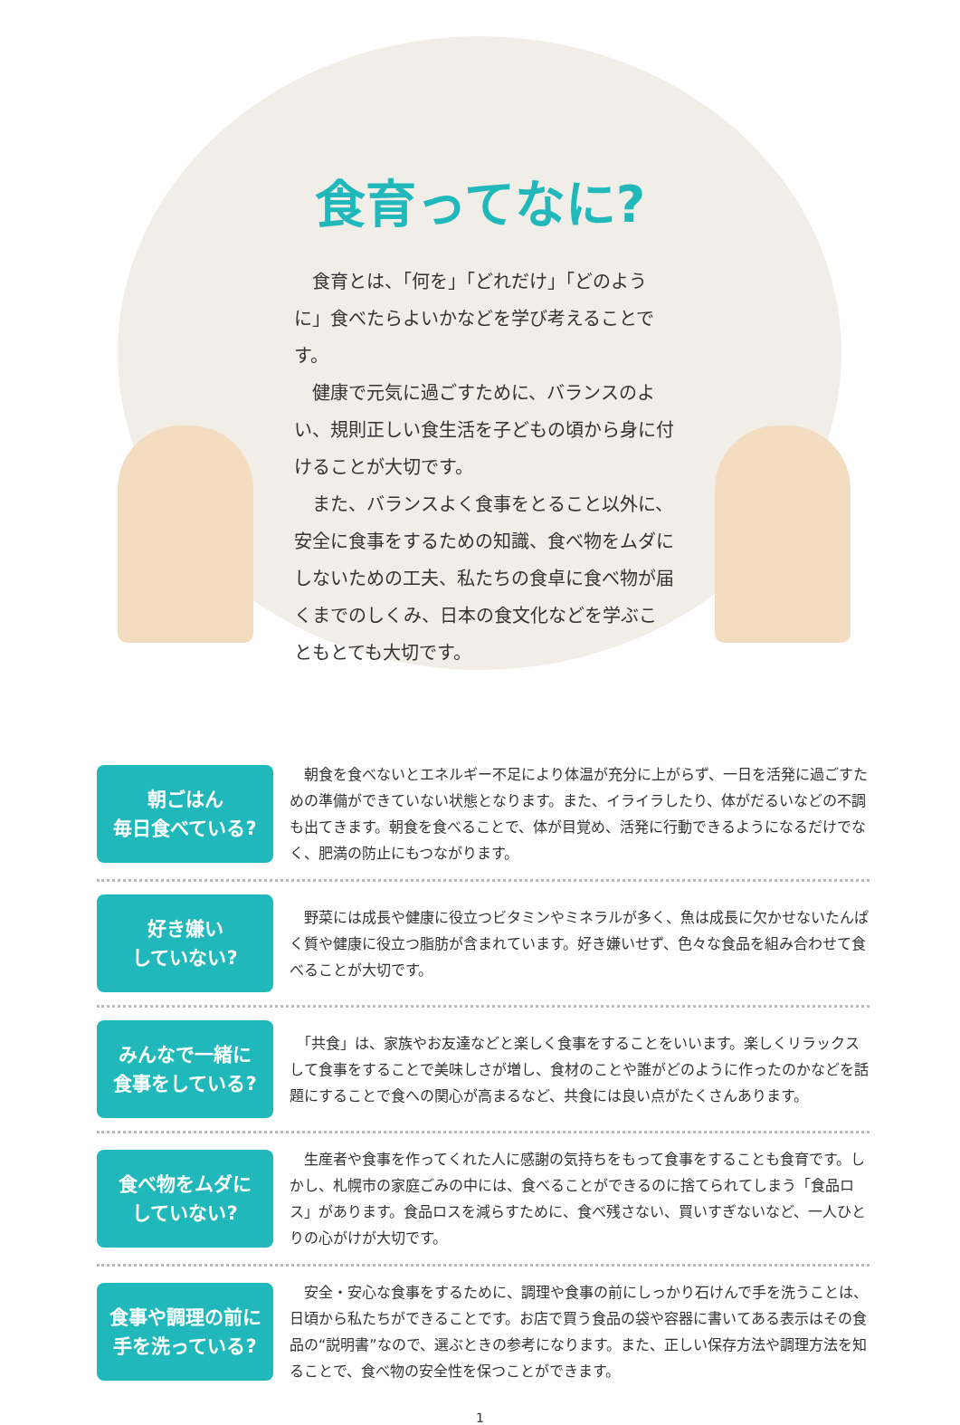食育ってなに?
　食育とは、「何を」「どれだけ」「どのように」食べたらよいかなどを学び考えることです。
　健康で元気に過ごすために、バランスのよい、規則正しい食生活を子どもの頃から身に付けることが大切です。
　また、バランスよく食事をとること以外に、安全に食事をするための知識、食べ物をムダにしないための工夫、私たちの食卓に食べ物が届くまでのしくみ、日本の食文化などを学ぶこともとても大切です。
朝ごはん
毎日食べている?
　朝食を食べないとエネルギー不足により体温が充分に上がらず、一日を活発に過ごすための準備ができていない状態となります。また、イライラしたり、体がだるいなどの不調も出てきます。朝食を食べることで、体が目覚め、活発に行動できるようになるだけでなく、肥満の防止にもつながります。
好き嫌い
していない?
　野菜には成長や健康に役立つビタミンやミネラルが多く、魚は成長に欠かせないたんぱく質や健康に役立つ脂肪が含まれています。好き嫌いせず、色々な食品を組み合わせて食べることが大切です。
みんなで一緒に
食事をしている?
　「共食」は、家族やお友達などと楽しく食事をすることをいいます。楽しくリラックスして食事をすることで美味しさが増し、食材のことや誰がどのように作ったのかなどを話題にすることで食への関心が高まるなど、共食には良い点がたくさんあります。
食べ物をムダに
していない?
　生産者や食事を作ってくれた人に感謝の気持ちをもって食事をすることも食育です。しかし、札幌市の家庭ごみの中には、食べることができるのに捨てられてしまう「食品ロス」があります。食品ロスを減らすために、食べ残さない、買いすぎないなど、一人ひとりの心がけが大切です。
食事や調理の前に
手を洗っている?
　安全・安心な食事をするために、調理や食事の前にしっかり石けんで手を洗うことは、日頃から私たちができることです。お店で買う食品の袋や容器に書いてある表示はその食品の“説明書”なので、選ぶときの参考になります。また、正しい保存方法や調理方法を知ることで、食べ物の安全性を保つことができます。
1